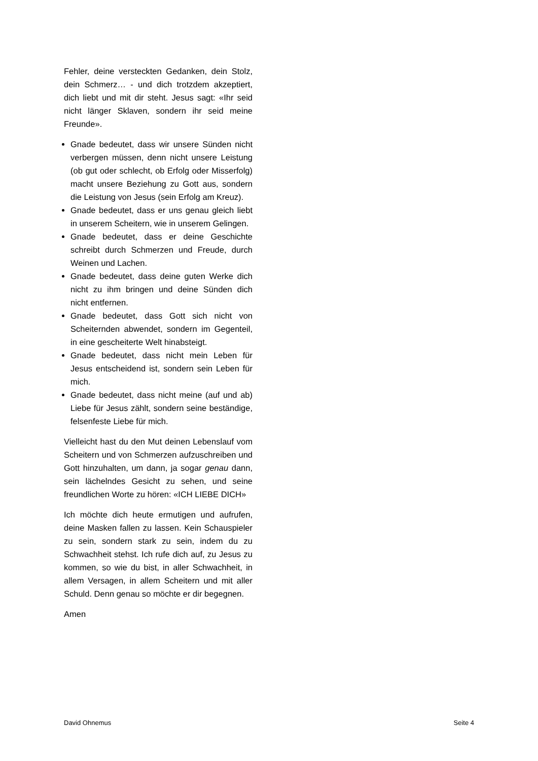Fehler, deine versteckten Gedanken, dein Stolz, dein Schmerz… - und dich trotzdem akzeptiert, dich liebt und mit dir steht. Jesus sagt: «Ihr seid nicht länger Sklaven, sondern ihr seid meine Freunde».
Gnade bedeutet, dass wir unsere Sünden nicht verbergen müssen, denn nicht unsere Leistung (ob gut oder schlecht, ob Erfolg oder Misserfolg) macht unsere Beziehung zu Gott aus, sondern die Leistung von Jesus (sein Erfolg am Kreuz).
Gnade bedeutet, dass er uns genau gleich liebt in unserem Scheitern, wie in unserem Gelingen.
Gnade bedeutet, dass er deine Geschichte schreibt durch Schmerzen und Freude, durch Weinen und Lachen.
Gnade bedeutet, dass deine guten Werke dich nicht zu ihm bringen und deine Sünden dich nicht entfernen.
Gnade bedeutet, dass Gott sich nicht von Scheiternden abwendet, sondern im Gegenteil, in eine gescheiterte Welt hinabsteigt.
Gnade bedeutet, dass nicht mein Leben für Jesus entscheidend ist, sondern sein Leben für mich.
Gnade bedeutet, dass nicht meine (auf und ab) Liebe für Jesus zählt, sondern seine beständige, felsenfeste Liebe für mich.
Vielleicht hast du den Mut deinen Lebenslauf vom Scheitern und von Schmerzen aufzuschreiben und Gott hinzuhalten, um dann, ja sogar genau dann, sein lächelndes Gesicht zu sehen, und seine freundlichen Worte zu hören: «ICH LIEBE DICH»
Ich möchte dich heute ermutigen und aufrufen, deine Masken fallen zu lassen. Kein Schauspieler zu sein, sondern stark zu sein, indem du zu Schwachheit stehst. Ich rufe dich auf, zu Jesus zu kommen, so wie du bist, in aller Schwachheit, in allem Versagen, in allem Scheitern und mit aller Schuld. Denn genau so möchte er dir begegnen.
Amen
David Ohnemus Seite 4